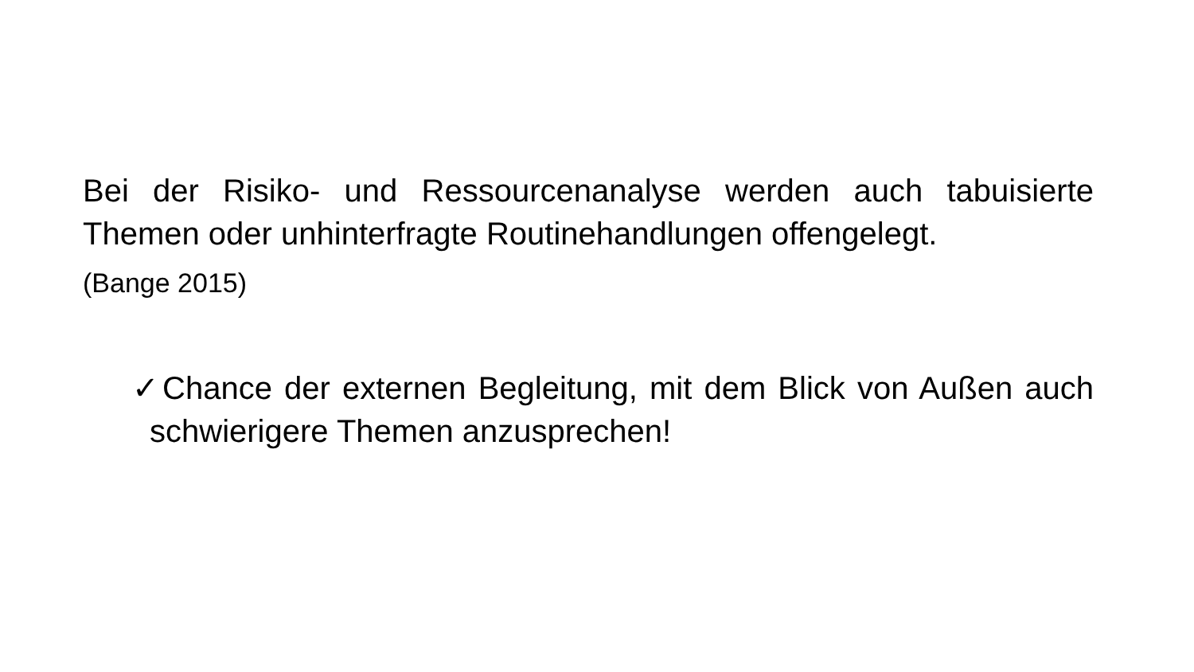Bei der Risiko- und Ressourcenanalyse werden auch tabuisierte Themen oder unhinterfragte Routinehandlungen offengelegt.
(Bange 2015)
✓Chance der externen Begleitung, mit dem Blick von Außen auch schwierigere Themen anzusprechen!